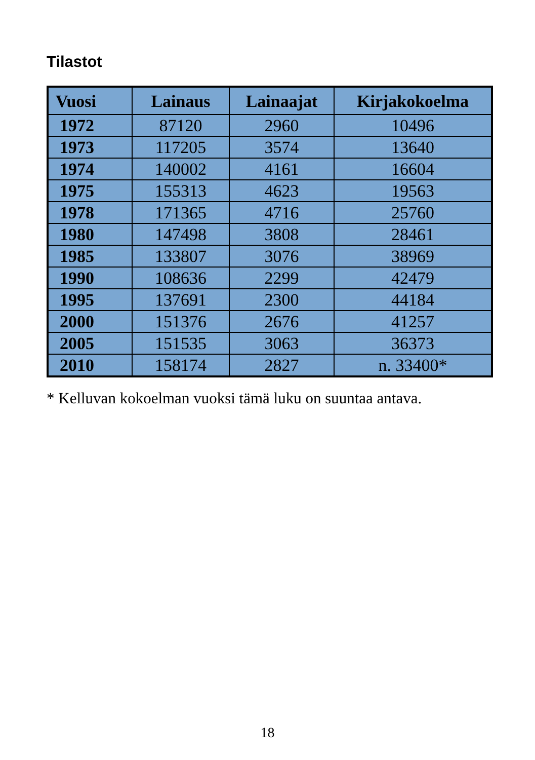Tilastot
| Vuosi | Lainaus | Lainaajat | Kirjakokoelma |
| --- | --- | --- | --- |
| 1972 | 87120 | 2960 | 10496 |
| 1973 | 117205 | 3574 | 13640 |
| 1974 | 140002 | 4161 | 16604 |
| 1975 | 155313 | 4623 | 19563 |
| 1978 | 171365 | 4716 | 25760 |
| 1980 | 147498 | 3808 | 28461 |
| 1985 | 133807 | 3076 | 38969 |
| 1990 | 108636 | 2299 | 42479 |
| 1995 | 137691 | 2300 | 44184 |
| 2000 | 151376 | 2676 | 41257 |
| 2005 | 151535 | 3063 | 36373 |
| 2010 | 158174 | 2827 | n. 33400* |
* Kelluvan kokoelman vuoksi tämä luku on suuntaa antava.
18